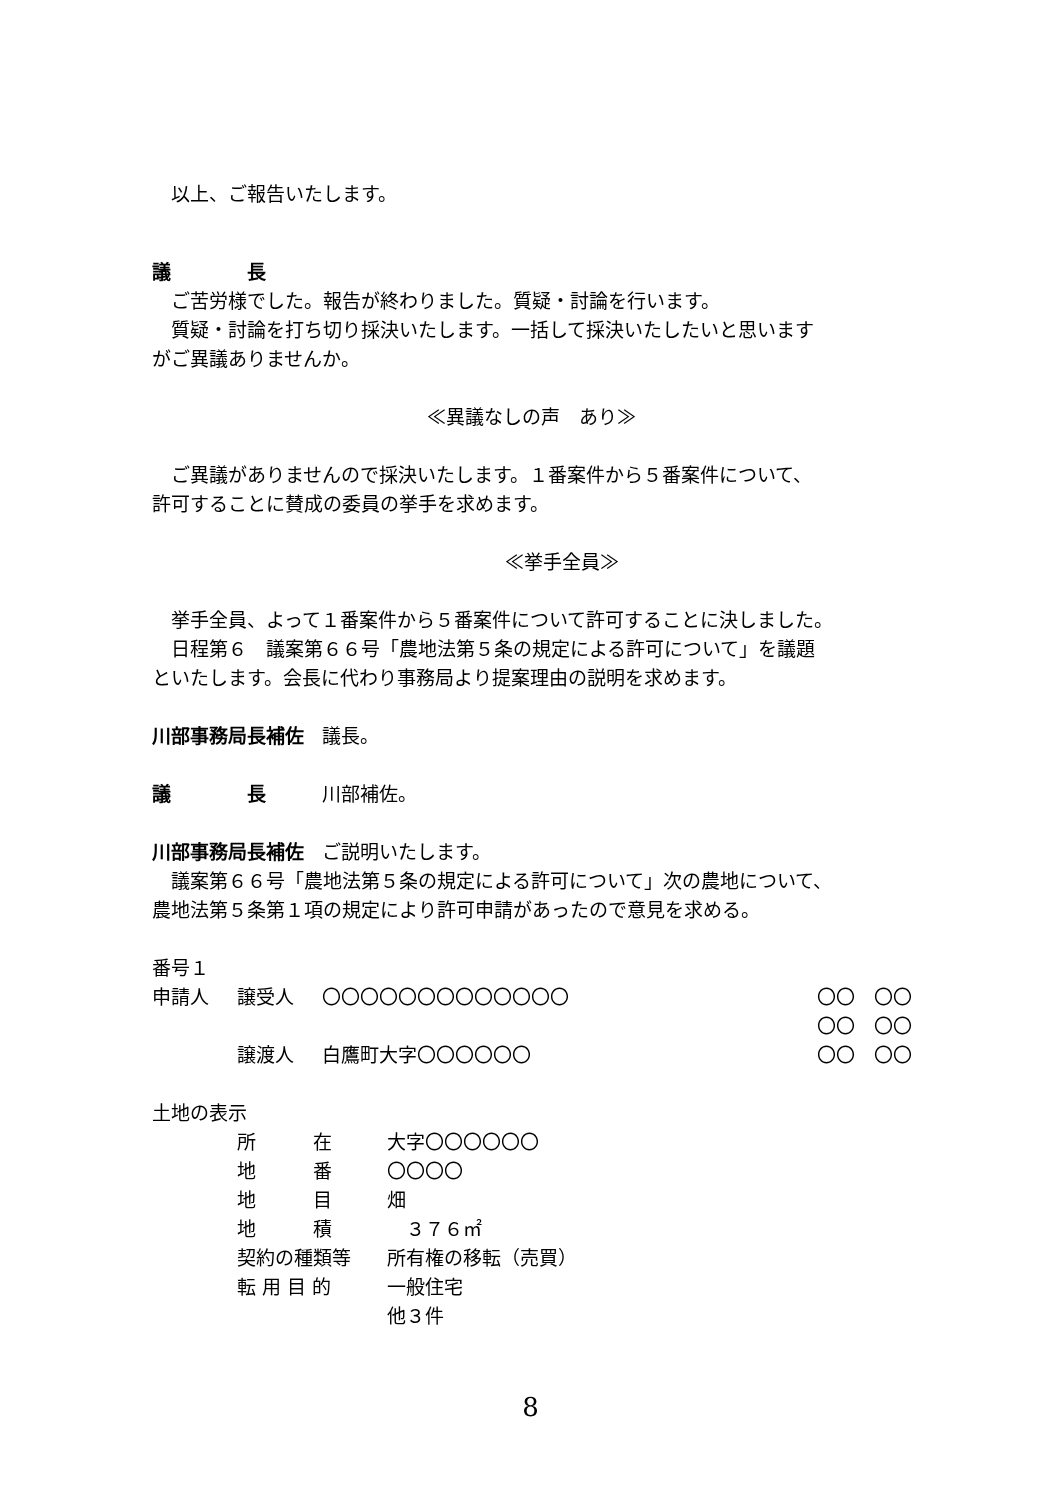以上、ご報告いたします。
議　　　　長
　ご苦労様でした。報告が終わりました。質疑・討論を行います。
　質疑・討論を打ち切り採決いたします。一括して採決いたしたいと思います
がご異議ありませんか。
≪異議なしの声　あり≫
　ご異議がありませんので採決いたします。１番案件から５番案件について、
許可することに賛成の委員の挙手を求めます。
≪挙手全員≫
　挙手全員、よって１番案件から５番案件について許可することに決しました。
　日程第６　議案第６６号「農地法第５条の規定による許可について」を議題
といたします。会長に代わり事務局より提案理由の説明を求めます。
川部事務局長補佐 議長。
議　　　　長 川部補佐。
川部事務局長補佐 ご説明いたします。
　議案第６６号「農地法第５条の規定による許可について」次の農地について、
農地法第５条第１項の規定により許可申請があったので意見を求める。
番号１
| 申請人 | 譲受人 | 〇〇〇〇〇〇〇〇〇〇〇〇〇 | 〇〇 〇〇 |
| | | | 〇〇 〇〇 |
| | 譲渡人 | 白鷹町大字〇〇〇〇〇〇 | 〇〇 〇〇 |
土地の表示
| 所 在 | 大字〇〇〇〇〇〇 |
| 地 番 | 〇〇〇〇 |
| 地 目 | 畑 |
| 地 積 | ３７６㎡ |
| 契約の種類等 | 所有権の移転（売買） |
| 転 用 目 的 | 一般住宅 |
| | 他３件 |
8